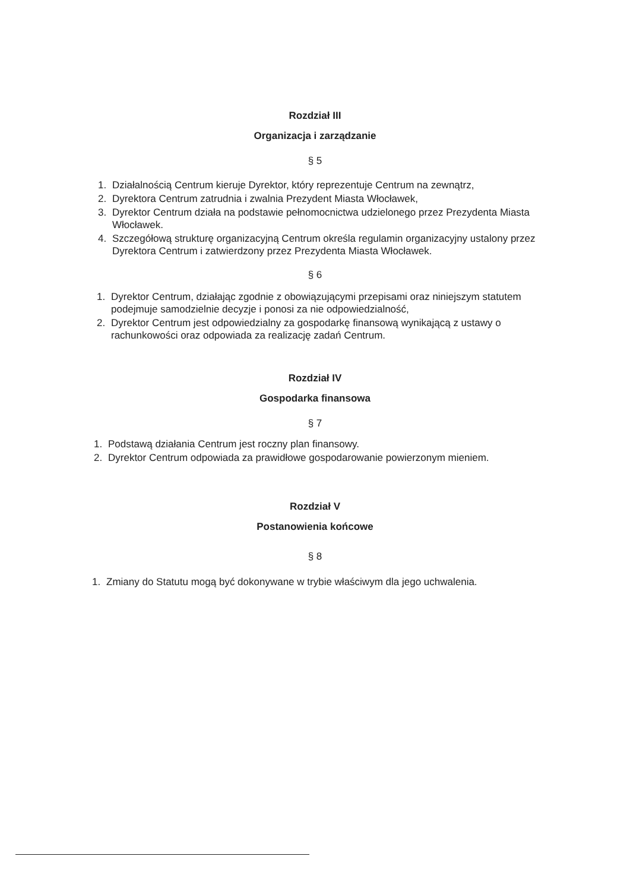Rozdział III
Organizacja i zarządzanie
§ 5
1. Działalnością Centrum kieruje Dyrektor, który reprezentuje Centrum na zewnątrz,
2. Dyrektora Centrum zatrudnia i zwalnia Prezydent Miasta Włocławek,
3. Dyrektor Centrum działa na podstawie pełnomocnictwa udzielonego przez Prezydenta Miasta Włocławek.
4. Szczegółową strukturę organizacyjną Centrum określa regulamin organizacyjny ustalony przez Dyrektora Centrum i zatwierdzony przez Prezydenta Miasta Włocławek.
§ 6
1. Dyrektor Centrum, działając zgodnie z obowiązującymi przepisami oraz niniejszym statutem podejmuje samodzielnie decyzje i ponosi za nie odpowiedzialność,
2. Dyrektor Centrum jest odpowiedzialny za gospodarkę finansową wynikającą z ustawy o rachunkowości oraz odpowiada za realizację zadań Centrum.
Rozdział IV
Gospodarka finansowa
§ 7
1. Podstawą działania Centrum jest roczny plan finansowy.
2. Dyrektor Centrum odpowiada za prawidłowe gospodarowanie powierzonym mieniem.
Rozdział V
Postanowienia końcowe
§ 8
1. Zmiany do Statutu mogą być dokonywane w trybie właściwym dla jego uchwalenia.